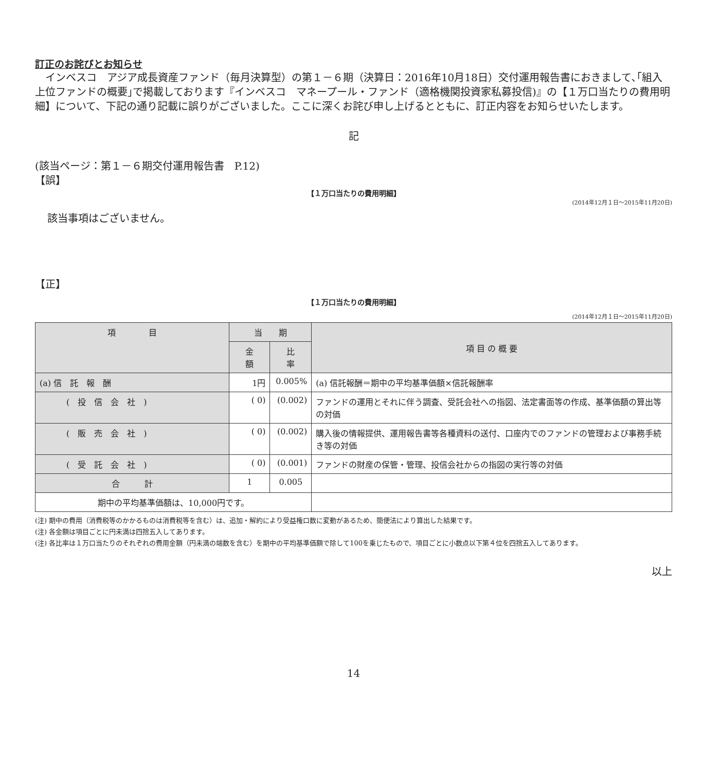訂正のお詫びとお知らせ
　インベスコ　アジア成長資産ファンド（毎月決算型）の第１－６期（決算日：2016年10月18日）交付運用報告書におきまして､｢組入上位ファンドの概要｣で掲載しております『インベスコ　マネープール・ファンド（適格機関投資家私募投信)』の【１万口当たりの費用明細】について、下記の通り記載に誤りがございました。ここに深くお詫び申し上げるとともに、訂正内容をお知らせいたします。
記
(該当ページ：第１－６期交付運用報告書　P.12)
【誤】
【１万口当たりの費用明細】
(2014年12月１日～2015年11月20日)
該当事項はございません。
【正】
【１万口当たりの費用明細】
(2014年12月１日～2015年11月20日)
| 項 目 | 当 期 | | 項 目 の 概 要 |
| --- | --- | --- | --- |
| | 金 額 | 比 率 | |
| (a) 信 託 報 酬 | 1円 | 0.005% | (a) 信託報酬＝期中の平均基準価額×信託報酬率 |
| ( 投 信 会 社 ) | ( 0) | (0.002) | ファンドの運用とそれに伴う調査、受託会社への指図、法定書面等の作成、基準価額の算出等の対価 |
| ( 販 売 会 社 ) | ( 0) | (0.002) | 購入後の情報提供、運用報告書等各種資料の送付、口座内でのファンドの管理および事務手続き等の対価 |
| ( 受 託 会 社 ) | ( 0) | (0.001) | ファンドの財産の保管・管理、投信会社からの指図の実行等の対価 |
| 合 計 | 1 | 0.005 | |
| 期中の平均基準価額は、10,000円です。 | | | |
(注) 期中の費用（消費税等のかかるものは消費税等を含む）は、追加・解約により受益権口数に変動があるため、簡便法により算出した結果です。
(注) 各金額は項目ごとに円未満は四捨五入してあります。
(注) 各比率は１万口当たりのそれぞれの費用金額（円未満の端数を含む）を期中の平均基準価額で除して100を乗じたもので、項目ごとに小数点以下第４位を四捨五入してあります。
以上
14